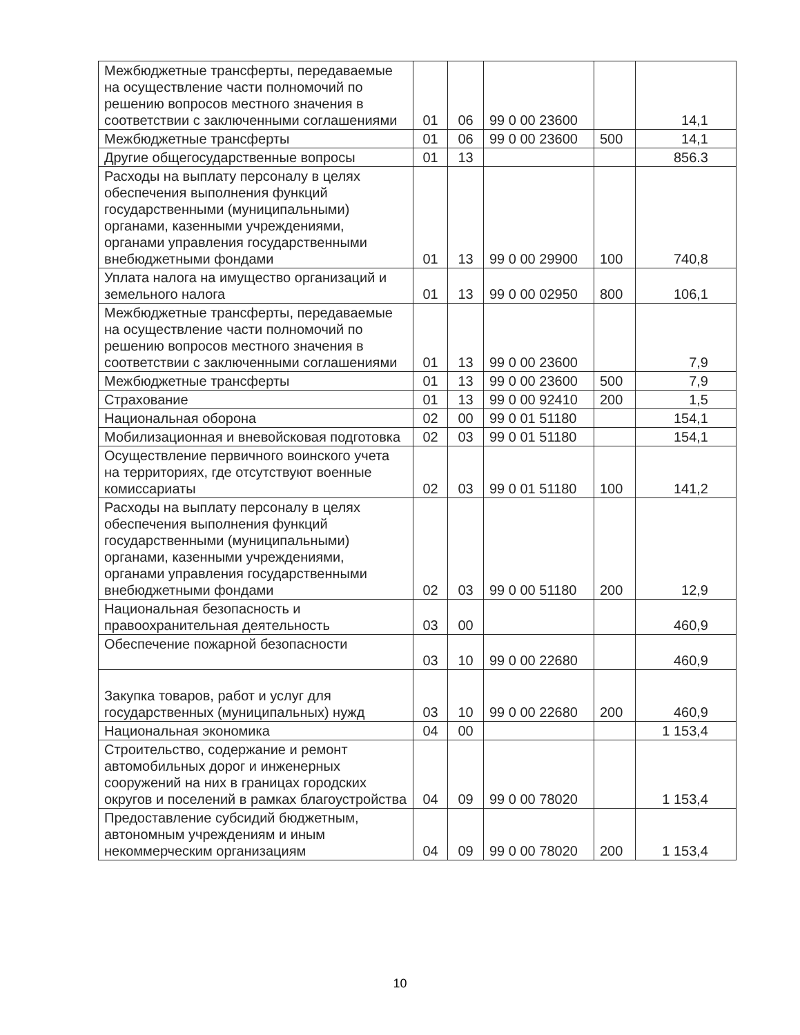| Межбюджетные трансферты, передаваемые на осуществление части полномочий по решению вопросов местного значения в соответствии с заключенными соглашениями | 01 | 06 | 99 0 00 23600 | | 14,1 |
| Межбюджетные трансферты | 01 | 06 | 99 0 00 23600 | 500 | 14,1 |
| Другие общегосударственные вопросы | 01 | 13 | | | 856.3 |
| Расходы на выплату персоналу в целях обеспечения выполнения функций государственными (муниципальными) органами, казенными учреждениями, органами управления государственными внебюджетными фондами | 01 | 13 | 99 0 00 29900 | 100 | 740,8 |
| Уплата налога на имущество организаций и земельного налога | 01 | 13 | 99 0 00 02950 | 800 | 106,1 |
| Межбюджетные трансферты, передаваемые на осуществление части полномочий по решению вопросов местного значения в соответствии с заключенными соглашениями | 01 | 13 | 99 0 00 23600 | | 7,9 |
| Межбюджетные трансферты | 01 | 13 | 99 0 00 23600 | 500 | 7,9 |
| Страхование | 01 | 13 | 99 0 00 92410 | 200 | 1,5 |
| Национальная оборона | 02 | 00 | 99 0 01 51180 | | 154,1 |
| Мобилизационная и вневойсковая подготовка | 02 | 03 | 99 0 01 51180 | | 154,1 |
| Осуществление первичного воинского учета на территориях, где отсутствуют военные комиссариаты | 02 | 03 | 99 0 01 51180 | 100 | 141,2 |
| Расходы на выплату персоналу в целях обеспечения выполнения функций государственными (муниципальными) органами, казенными учреждениями, органами управления государственными внебюджетными фондами | 02 | 03 | 99 0 00 51180 | 200 | 12,9 |
| Национальная безопасность и правоохранительная деятельность | 03 | 00 | | | 460,9 |
| Обеспечение пожарной безопасности | 03 | 10 | 99 0 00 22680 | | 460,9 |
| Закупка товаров, работ и услуг для государственных (муниципальных) нужд | 03 | 10 | 99 0 00 22680 | 200 | 460,9 |
| Национальная экономика | 04 | 00 | | | 1 153,4 |
| Строительство, содержание и ремонт автомобильных дорог и инженерных сооружений на них в границах городских округов и поселений в рамках благоустройства | 04 | 09 | 99 0 00 78020 | | 1 153,4 |
| Предоставление субсидий бюджетным, автономным учреждениям и иным некоммерческим организациям | 04 | 09 | 99 0 00 78020 | 200 | 1 153,4 |
10